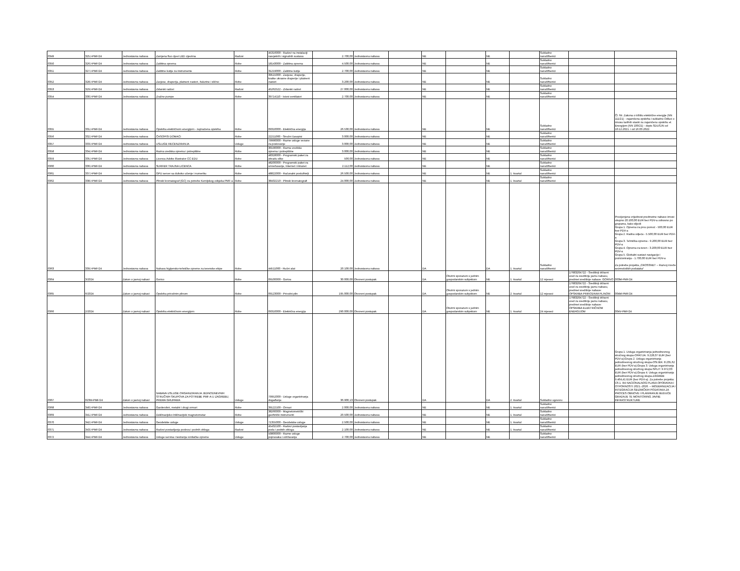| 0349 | 325J-PMF/24 | Jednostavna nabava | Zamjena fluo cijevi LED cijevima | Radovi | 45316000 - Radovi na instalaciji rasvjetnih i signalnih sustava | 2.700,00 | Jednostavna nabava | | NE | | NE | | Sukladno narudžbenici | | |
| 0350 | 326J-PMF/24 | Jednostavna nabava | Zaštitna oprema | Robe | 18143000 - Zaštitna oprema | 4.500,00 | Jednostavna nabava | | NE | | NE | | Sukladno narudžbenici | | |
| 0351 | 327J-PMF/24 | Jednostavna nabava | Zaštitne kutije za instrumente | Robe | 31219000 - Zaštitne kutije | 2.700,00 | Jednostavna nabava | | NE | | NE | | Sukladno narudžbenici | | |
| 0352 | 328J-PMF/24 | Jednostavna nabava | Zavjese, draperija, platneni zastori, žaluzine i slično | Robe | 39515000 - Zavjese, draperije, kratke ukrasne draperije i platneni zastori | 3.200,00 | Jednostavna nabava | | NE | | NE | | Sukladno narudžbenici | | |
| 0353 | 329J-PMF/24 | Jednostavna nabava | Zidarski radovi | Radovi | 45262522 - Zidarski radovi | 27.000,00 | Jednostavna nabava | | NE | | NE | | Sukladno narudžbenici | | |
| 0354 | 330J-PMF/24 | Jednostavna nabava | Zračne pumpe | Robe | 39714110 - Isisni ventilatori | 2.700,00 | Jednostavna nabava | | NE | | NE | | Sukladno narudžbenici | | |
| 0355 | 331J-PMF/24 | Jednostavna nabava | Opskrba električnom energijom - zajmačena opskrba | Robe | 09310000 - Električna energija | 26.530,00 | Jednostavna nabava | | NE | | NE | | Sukladno narudžbenici | | Čl. 64. Zakona o tržištu električne energije (NN 111/21) - zajamčena opskrba i sukladno Odluci o iznosu tarifnih stavki za zajamčenu opskrbu el. Energijom (NN 100/21) - dopis SDUSJN od 10.12.2021. i od 16.03.2022. |
| 0356 | 332J-PMF/24 | Jednostavna nabava | ČASOPISI DOMAĆI | Robe | 22211000 - Stručni časopisi | 3.000,00 | Jednostavna nabava | | NE | | NE | | Sukladno narudžbenici | | |
| 0357 | 333J-PMF/24 | Jednostavna nabava | USLUGE RECENZIRANJA | Usluge | 79990000 - Razne usluge vezane za poslovanje | 3.000,00 | Jednostavna nabava | | NE | | NE | | Sukladno narudžbenici | | |
| 0358 | 334J-PMF/24 | Jednostavna nabava | Razna uredska oprema i potrepštine | Robe | 30190000 - Razna uredska oprema i potrepštine | 3.000,00 | Jednostavna nabava | | NE | | NE | | Sukladno narudžbenici | | |
| 0359 | 335J-PMF/24 | Jednostavna nabava | Licenca Adobe Illustrator CC EDU | Robe | 48328000 - Programski paket za obradu slike | 500,00 | Jednostavna nabava | | NE | | NE | | Sukladno narudžbenici | | |
| 0360 | 336J-PMF/24 | Jednostavna nabava | SURFER TRAJNA LICENCA | Robe | 48200000 - Programski paket za umrežavanje, Internet i intranet | 2.112,00 | Jednostavna nabava | | NE | | NE | | Sukladno narudžbenici | | |
| 0361 | 337J-PMF/24 | Jednostavna nabava | GPU server sa duboko učenje i numeriku | Robe | 48822000 - Računalni poslužitelji | 26.500,00 | Jednostavna nabava | | NE | | NE | 1. kvartal | Sukladno narudžbenici | | |
| 0362 | 338J-PMF/24 | Jednostavna nabava | Plinski kromatograf (GC) za potrebe Kemijskog odsjeka PMF-a | Robe | 38432210 - Plinski kromatografi | 24.000,00 | Jednostavna nabava | | NE | | NE | 1. kvartal | Sukladno narudžbenici | | |
| 0363 | 339J-PMF/24 | Jednostavna nabava | Nabava higijensko-tehničke opreme za terenske ekipe | Robe | 44511000 - Ručni alat | 20.100,00 | Jednostavna nabava | | DA | | DA | 1. kvartal | Sukladno narudžbenici | | Procijenjena vrijednost predmetne nabave iznosi ukupno 20.100,00 EUR bez PDV-a odnosno po grupama, kako slijedi: Grupa 1. Oprema za prvu pomoć - 500,00 EUR bez PDV-a Grupa 2. Radna odjeća - 5.500,00 EUR bez PDV-a Grupa 3. Tehnička oprema - 9.200,00 EUR bez PDV-a Grupa 4. Oprema za teren - 3.200,00 EUR bez PDV-a Grupa 5. Globalni sustavi navigacije i pozicioniranja - 1.700,00 EUR bez PDV-a Za potrebe projekta „CROSSNET – Razvoj mreže seizmoloških podataka“ |
| 0364 | 3/2024 | Zakon o javnoj nabavi | Gorivo | Robe | 09100000 - Goriva | 30.000,00 | Otvoreni postupak | | DA | Okvirni sporazum s jednim gospodarskim subjektom | NE | 1. kvartal | 12 mjeseci | 17683204722 - Središnji državni ured za središnju javnu nabavu, predmet središnje nabave: GORIVO | 003M-PMF/24 |
| 0365 | 6/2024 | Zakon o javnoj nabavi | Opskrba prirodnim plinom | Robe | 09123000 - Prirodni plin | 195.000,00 | Otvoreni postupak | | DA | Okvirni sporazum s jednim gospodarskim subjektom | NE | 2. kvartal | 12 mjeseci | 17683204722 - Središnji državni ured za središnju javnu nabavu, predmet središnje nabave: OPSKRBA PRIRODNIM PLINOM | 004M-PMF/24 |
| 0366 | 2/2024 | Zakon o javnoj nabavi | Opskrba električnom energijom | Robe | 09310000 - Električna energija | 290.000,00 | Otvoreni postupak | | DA | Okvirni sporazum s jednim gospodarskim subjektom | NE | 1. kvartal | 24 mjeseci | 17683204722 - Središnji državni ured za središnju javnu nabavu, predmet središnje nabave: OPSKRBA ELEKTRIČNOM ENERGIJOM | 004V-PMF/24 |
| 0367 | 023M-PMF/24 | Zakon o javnoj nabavi | NABAVA USLUGE ORGANIZIRANJA JEDNODNEVNIH STRUČNIH SKUPOVA ZA POTREBE PMF-A U ZAGREBU, PREMA GRUPAMA | Usluge | 79952000 - Usluge organiziranja događanja | 36.900,13 | Otvoreni postupak | | DA | | DA | 2. kvartal | Sukladno ugovoru | | Grupa 1. Usluga organiziranja jednodnevnog stručnog skupa-OPATIJA: 9.228,07 EUR (bez PDV-a);Grupa 2. Usluga organiziranja jednodnevnog stručnog skupa-OSIJEK: 8.235,62 EUR (bez PDV-a);Grupa 3. Usluga organiziranja jednodnevnog stručnog skupa-SPLIT: 9.972,03 EUR (bez PDV-a);Grupa 4. Usluga organiziranja jednodnevnog stručnog skupa-ZAGREB: 9.464,41 EUR (bez PDV-a). Za potrebe projekta: C6.1. R4 NACIONALNOG PLANA OPORAVKA I OTPORNOSTI 2021.-2026. – MODERNIZACIJA I INTEGRACIJA SEIZMIČKIH PODATAKA ZA PROCES OBNOVE I PLANIRANJE BUDUĆE GRADNJE TE MONITORING JAVNE INFRASTRUKTURE |
| 0368 | 340J-PMF/24 | Jednostavna nabava | Garderobni, metalni i drugi ormari | Robe | 39122100 - Ormari | 2.000,00 | Jednostavna nabava | | NE | | NE | 1. kvartal | Sukladno narudžbenici | | |
| 0369 | 341J-PMF/24 | Jednostavna nabava | Deklinacijsko-Inklinacijski magnetometar | Robe | 38260000 - Magnetometrički geofizički instrumenti | 20.500,00 | Jednostavna nabava | | NE | | NE | 1. kvartal | Sukladno narudžbenici | | |
| 0370 | 342J-PMF/24 | Jednostavna nabava | Geodetske usluge | Usluge | 71355000 - Geodetske usluge | 2.500,00 | Jednostavna nabava | | NE | | NE | 1. kvartal | Sukladno narudžbenici | | |
| 0371 | 343J-PMF/24 | Jednostavna nabava | Radovi postavljanja podova i podnih obloga | Radovi | 45432100 - Radovi postavljanja poda i podnih obloga | 2.100,00 | Jednostavna nabava | | NE | | NE | 1. kvartal | Sukladno narudžbenici | | |
| 0372 | 344J-PMF/24 | Jednostavna nabava | Usluge servisa i testranja ronilačke opreme | Usluge | 50800000 - Razne usluge popravaka i održavanja | 2.700,00 | Jednostavna nabava | | NE | | NE | | Sukladno narudžbenici | | |